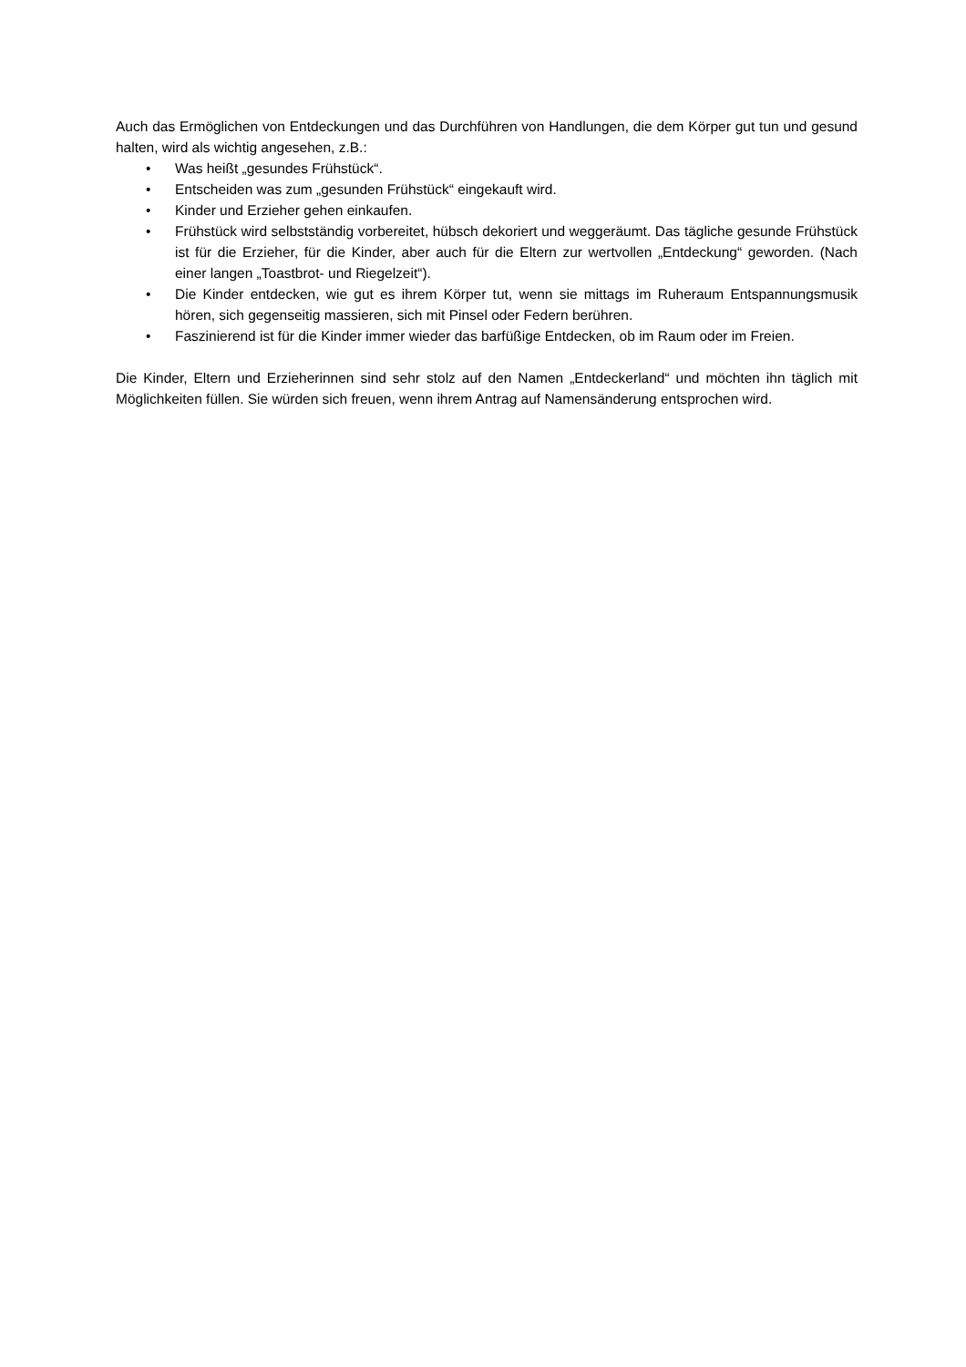Auch das Ermöglichen von Entdeckungen und das Durchführen von Handlungen, die dem Körper gut tun und gesund halten, wird als wichtig angesehen, z.B.:
• Was heißt „gesundes Frühstück“.
• Entscheiden was zum „gesunden Frühstück“ eingekauft wird.
• Kinder und Erzieher gehen einkaufen.
• Frühstück wird selbstständig vorbereitet, hübsch dekoriert und weggeräumt. Das tägliche gesunde Frühstück ist für die Erzieher, für die Kinder, aber auch für die Eltern zur wertvollen „Entdeckung“ geworden. (Nach einer langen „Toastbrot- und Riegelzeit“).
• Die Kinder entdecken, wie gut es ihrem Körper tut, wenn sie mittags im Ruheraum Entspannungsmusik hören, sich gegenseitig massieren, sich mit Pinsel oder Federn berühren.
• Faszinierend ist für die Kinder immer wieder das barfüßige Entdecken, ob im Raum oder im Freien.
Die Kinder, Eltern und Erzieherinnen sind sehr stolz auf den Namen „Entdeckerland“ und möchten ihn täglich mit Möglichkeiten füllen. Sie würden sich freuen, wenn ihrem Antrag auf Namensänderung entsprochen wird.